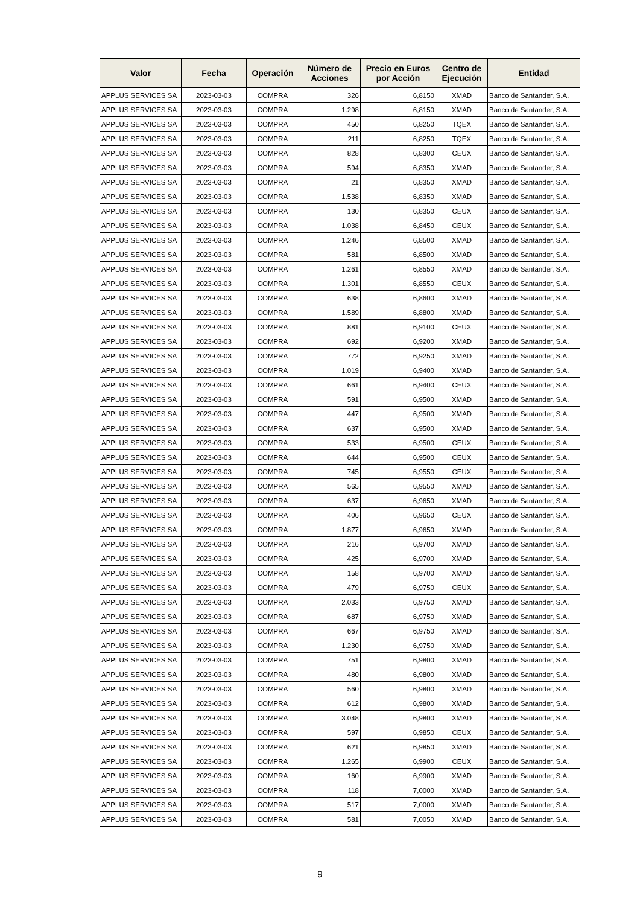| Valor | Fecha | Operación | Número de Acciones | Precio en Euros por Acción | Centro de Ejecución | Entidad |
| --- | --- | --- | --- | --- | --- | --- |
| APPLUS SERVICES SA | 2023-03-03 | COMPRA | 326 | 6,8150 | XMAD | Banco de Santander, S.A. |
| APPLUS SERVICES SA | 2023-03-03 | COMPRA | 1.298 | 6,8150 | XMAD | Banco de Santander, S.A. |
| APPLUS SERVICES SA | 2023-03-03 | COMPRA | 450 | 6,8250 | TQEX | Banco de Santander, S.A. |
| APPLUS SERVICES SA | 2023-03-03 | COMPRA | 211 | 6,8250 | TQEX | Banco de Santander, S.A. |
| APPLUS SERVICES SA | 2023-03-03 | COMPRA | 828 | 6,8300 | CEUX | Banco de Santander, S.A. |
| APPLUS SERVICES SA | 2023-03-03 | COMPRA | 594 | 6,8350 | XMAD | Banco de Santander, S.A. |
| APPLUS SERVICES SA | 2023-03-03 | COMPRA | 21 | 6,8350 | XMAD | Banco de Santander, S.A. |
| APPLUS SERVICES SA | 2023-03-03 | COMPRA | 1.538 | 6,8350 | XMAD | Banco de Santander, S.A. |
| APPLUS SERVICES SA | 2023-03-03 | COMPRA | 130 | 6,8350 | CEUX | Banco de Santander, S.A. |
| APPLUS SERVICES SA | 2023-03-03 | COMPRA | 1.038 | 6,8450 | CEUX | Banco de Santander, S.A. |
| APPLUS SERVICES SA | 2023-03-03 | COMPRA | 1.246 | 6,8500 | XMAD | Banco de Santander, S.A. |
| APPLUS SERVICES SA | 2023-03-03 | COMPRA | 581 | 6,8500 | XMAD | Banco de Santander, S.A. |
| APPLUS SERVICES SA | 2023-03-03 | COMPRA | 1.261 | 6,8550 | XMAD | Banco de Santander, S.A. |
| APPLUS SERVICES SA | 2023-03-03 | COMPRA | 1.301 | 6,8550 | CEUX | Banco de Santander, S.A. |
| APPLUS SERVICES SA | 2023-03-03 | COMPRA | 638 | 6,8600 | XMAD | Banco de Santander, S.A. |
| APPLUS SERVICES SA | 2023-03-03 | COMPRA | 1.589 | 6,8800 | XMAD | Banco de Santander, S.A. |
| APPLUS SERVICES SA | 2023-03-03 | COMPRA | 881 | 6,9100 | CEUX | Banco de Santander, S.A. |
| APPLUS SERVICES SA | 2023-03-03 | COMPRA | 692 | 6,9200 | XMAD | Banco de Santander, S.A. |
| APPLUS SERVICES SA | 2023-03-03 | COMPRA | 772 | 6,9250 | XMAD | Banco de Santander, S.A. |
| APPLUS SERVICES SA | 2023-03-03 | COMPRA | 1.019 | 6,9400 | XMAD | Banco de Santander, S.A. |
| APPLUS SERVICES SA | 2023-03-03 | COMPRA | 661 | 6,9400 | CEUX | Banco de Santander, S.A. |
| APPLUS SERVICES SA | 2023-03-03 | COMPRA | 591 | 6,9500 | XMAD | Banco de Santander, S.A. |
| APPLUS SERVICES SA | 2023-03-03 | COMPRA | 447 | 6,9500 | XMAD | Banco de Santander, S.A. |
| APPLUS SERVICES SA | 2023-03-03 | COMPRA | 637 | 6,9500 | XMAD | Banco de Santander, S.A. |
| APPLUS SERVICES SA | 2023-03-03 | COMPRA | 533 | 6,9500 | CEUX | Banco de Santander, S.A. |
| APPLUS SERVICES SA | 2023-03-03 | COMPRA | 644 | 6,9500 | CEUX | Banco de Santander, S.A. |
| APPLUS SERVICES SA | 2023-03-03 | COMPRA | 745 | 6,9550 | CEUX | Banco de Santander, S.A. |
| APPLUS SERVICES SA | 2023-03-03 | COMPRA | 565 | 6,9550 | XMAD | Banco de Santander, S.A. |
| APPLUS SERVICES SA | 2023-03-03 | COMPRA | 637 | 6,9650 | XMAD | Banco de Santander, S.A. |
| APPLUS SERVICES SA | 2023-03-03 | COMPRA | 406 | 6,9650 | CEUX | Banco de Santander, S.A. |
| APPLUS SERVICES SA | 2023-03-03 | COMPRA | 1.877 | 6,9650 | XMAD | Banco de Santander, S.A. |
| APPLUS SERVICES SA | 2023-03-03 | COMPRA | 216 | 6,9700 | XMAD | Banco de Santander, S.A. |
| APPLUS SERVICES SA | 2023-03-03 | COMPRA | 425 | 6,9700 | XMAD | Banco de Santander, S.A. |
| APPLUS SERVICES SA | 2023-03-03 | COMPRA | 158 | 6,9700 | XMAD | Banco de Santander, S.A. |
| APPLUS SERVICES SA | 2023-03-03 | COMPRA | 479 | 6,9750 | CEUX | Banco de Santander, S.A. |
| APPLUS SERVICES SA | 2023-03-03 | COMPRA | 2.033 | 6,9750 | XMAD | Banco de Santander, S.A. |
| APPLUS SERVICES SA | 2023-03-03 | COMPRA | 687 | 6,9750 | XMAD | Banco de Santander, S.A. |
| APPLUS SERVICES SA | 2023-03-03 | COMPRA | 667 | 6,9750 | XMAD | Banco de Santander, S.A. |
| APPLUS SERVICES SA | 2023-03-03 | COMPRA | 1.230 | 6,9750 | XMAD | Banco de Santander, S.A. |
| APPLUS SERVICES SA | 2023-03-03 | COMPRA | 751 | 6,9800 | XMAD | Banco de Santander, S.A. |
| APPLUS SERVICES SA | 2023-03-03 | COMPRA | 480 | 6,9800 | XMAD | Banco de Santander, S.A. |
| APPLUS SERVICES SA | 2023-03-03 | COMPRA | 560 | 6,9800 | XMAD | Banco de Santander, S.A. |
| APPLUS SERVICES SA | 2023-03-03 | COMPRA | 612 | 6,9800 | XMAD | Banco de Santander, S.A. |
| APPLUS SERVICES SA | 2023-03-03 | COMPRA | 3.048 | 6,9800 | XMAD | Banco de Santander, S.A. |
| APPLUS SERVICES SA | 2023-03-03 | COMPRA | 597 | 6,9850 | CEUX | Banco de Santander, S.A. |
| APPLUS SERVICES SA | 2023-03-03 | COMPRA | 621 | 6,9850 | XMAD | Banco de Santander, S.A. |
| APPLUS SERVICES SA | 2023-03-03 | COMPRA | 1.265 | 6,9900 | CEUX | Banco de Santander, S.A. |
| APPLUS SERVICES SA | 2023-03-03 | COMPRA | 160 | 6,9900 | XMAD | Banco de Santander, S.A. |
| APPLUS SERVICES SA | 2023-03-03 | COMPRA | 118 | 7,0000 | XMAD | Banco de Santander, S.A. |
| APPLUS SERVICES SA | 2023-03-03 | COMPRA | 517 | 7,0000 | XMAD | Banco de Santander, S.A. |
| APPLUS SERVICES SA | 2023-03-03 | COMPRA | 581 | 7,0050 | XMAD | Banco de Santander, S.A. |
9